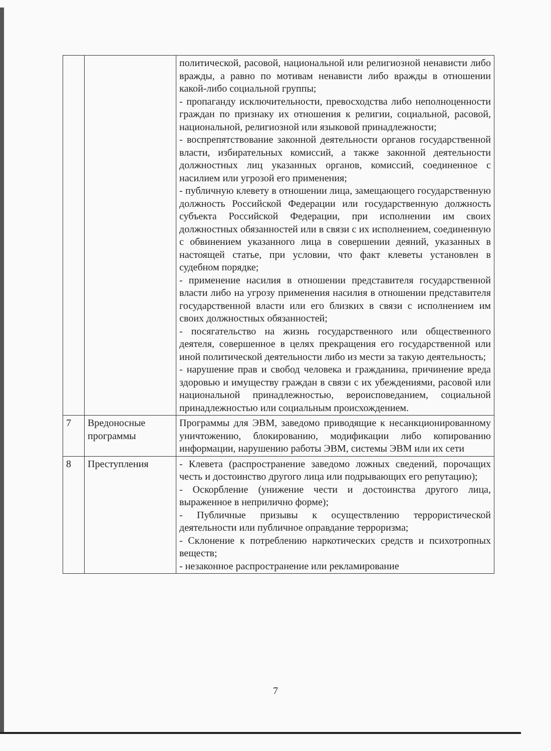| | | политической, расовой, национальной или религиозной ненависти либо вражды, а равно по мотивам ненависти либо вражды в отношении какой-либо социальной группы; - пропаганду исключительности, превосходства либо неполноценности граждан по признаку их отношения к религии, социальной, расовой, национальной, религиозной или языковой принадлежности; - воспрепятствование законной деятельности органов государственной власти, избирательных комиссий, а также законной деятельности должностных лиц указанных органов, комиссий, соединенное с насилием или угрозой его применения; - публичную клевету в отношении лица, замещающего государственную должность Российской Федерации или государственную должность субъекта Российской Федерации, при исполнении им своих должностных обязанностей или в связи с их исполнением, соединенную с обвинением указанного лица в совершении деяний, указанных в настоящей статье, при условии, что факт клеветы установлен в судебном порядке; - применение насилия в отношении представителя государственной власти либо на угрозу применения насилия в отношении представителя государственной власти или его близких в связи с исполнением им своих должностных обязанностей; - посягательство на жизнь государственного или общественного деятеля, совершенное в целях прекращения его государственной или иной политической деятельности либо из мести за такую деятельность; - нарушение прав и свобод человека и гражданина, причинение вреда здоровью и имуществу граждан в связи с их убеждениями, расовой или национальной принадлежностью, вероисповеданием, социальной принадлежностью или социальным происхождением. |
| 7 | Вредоносные программы | Программы для ЭВМ, заведомо приводящие к несанкционированному уничтожению, блокированию, модификации либо копированию информации, нарушению работы ЭВМ, системы ЭВМ или их сети |
| 8 | Преступления | - Клевета (распространение заведомо ложных сведений, порочащих честь и достоинство другого лица или подрывающих его репутацию); - Оскорбление (унижение чести и достоинства другого лица, выраженное в неприлично форме); - Публичные призывы к осуществлению террористической деятельности или публичное оправдание терроризма; - Склонение к потреблению наркотических средств и психотропных веществ; - незаконное распространение или рекламирование |
7